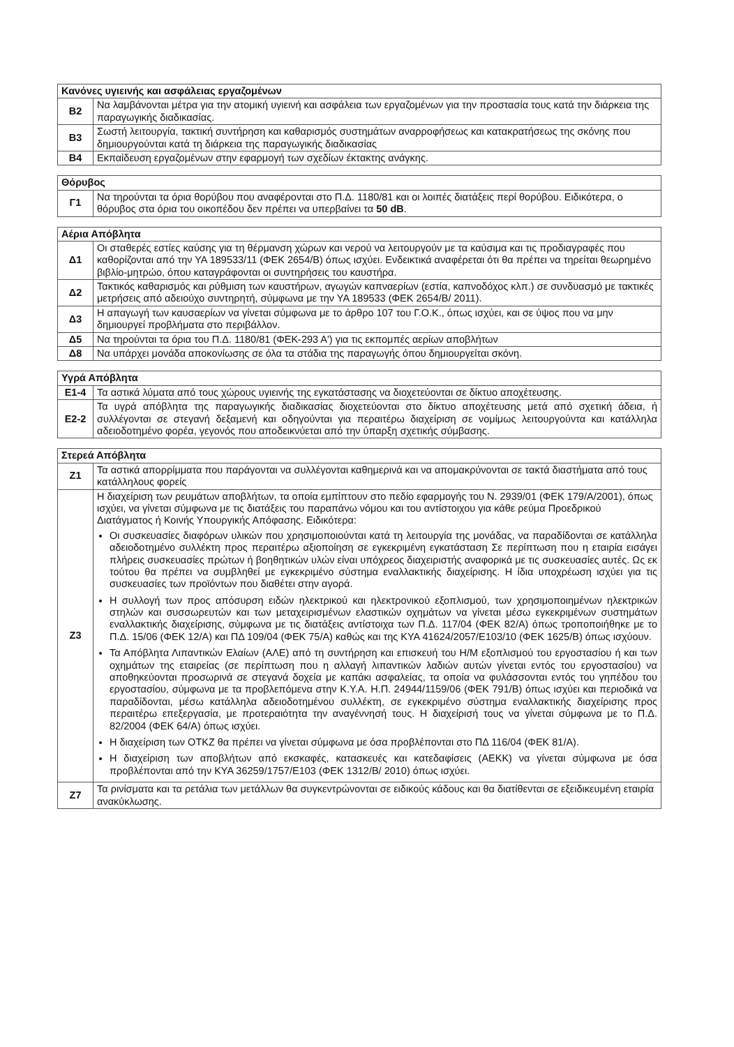| Κανόνες υγιεινής και ασφάλειας εργαζομένων | |
| --- | --- |
| Β2 | Να λαμβάνονται μέτρα για την ατομική υγιεινή και ασφάλεια των εργαζομένων για την προστασία τους κατά την διάρκεια της παραγωγικής διαδικασίας. |
| Β3 | Σωστή λειτουργία, τακτική συντήρηση και καθαρισμός συστημάτων αναρροφήσεως και κατακρατήσεως της σκόνης που δημιουργούνται κατά τη διάρκεια της παραγωγικής διαδικασίας |
| Β4 | Εκπαίδευση εργαζομένων στην εφαρμογή των σχεδίων έκτακτης ανάγκης. |
| Θόρυβος | |
| --- | --- |
| Γ1 | Να τηρούνται τα όρια θορύβου που αναφέρονται στο Π.Δ. 1180/81 και οι λοιπές διατάξεις περί θορύβου. Ειδικότερα, ο θόρυβος στα όρια του οικοπέδου δεν πρέπει να υπερβαίνει τα 50 dB . |
| Αέρια Απόβλητα | |
| --- | --- |
| Δ1 | Οι σταθερές εστίες καύσης για τη θέρμανση χώρων και νερού να λειτουργούν με τα καύσιμα και τις προδιαγραφές που καθορίζονται από την ΥΑ 189533/11 (ΦΕΚ 2654/Β) όπως ισχύει. Ενδεικτικά αναφέρεται ότι θα πρέπει να τηρείται θεωρημένο βιβλίο-μητρώο, όπου καταγράφονται οι συντηρήσεις του καυστήρα. |
| Δ2 | Τακτικός καθαρισμός και ρύθμιση των καυστήρων, αγωγών καπναερίων (εστία, καπνοδόχος κλπ.) σε συνδυασμό με τακτικές μετρήσεις από αδειούχο συντηρητή, σύμφωνα με την ΥΑ 189533 (ΦΕΚ 2654/Β/ 2011). |
| Δ3 | Η απαγωγή των καυσαερίων να γίνεται σύμφωνα με το άρθρο 107 του Γ.Ο.Κ., όπως ισχύει, και σε ύψος που να μην δημιουργεί προβλήματα στο περιβάλλον. |
| Δ5 | Να τηρούνται τα όρια του Π.Δ. 1180/81 (ΦΕΚ-293 Α') για τις εκπομπές αερίων αποβλήτων |
| Δ8 | Να υπάρχει μονάδα αποκονίωσης σε όλα τα στάδια της παραγωγής όπου δημιουργείται σκόνη. |
| Υγρά Απόβλητα | |
| --- | --- |
| Ε1-4 | Τα αστικά λύματα από τους χώρους υγιεινής της εγκατάστασης να διοχετεύονται σε δίκτυο αποχέτευσης. |
| Ε2-2 | Τα υγρά απόβλητα της παραγωγικής διαδικασίας διοχετεύονται στο δίκτυο αποχέτευσης μετά από σχετική άδεια, ή συλλέγονται σε στεγανή δεξαμενή και οδηγούνται για περαιτέρω διαχείριση σε νομίμως λειτουργούντα και κατάλληλα αδειοδοτημένο φορέα, γεγονός που αποδεικνύεται από την ύπαρξη σχετικής σύμβασης. |
| Στερεά Απόβλητα | |
| --- | --- |
| Ζ1 | Τα αστικά απορρίμματα που παράγονται να συλλέγονται καθημερινά και να απομακρύνονται σε τακτά διαστήματα από τους κατάλληλους φορείς |
| Ζ3 | Η διαχείριση των ρευμάτων αποβλήτων, τα οποία εμπίπτουν στο πεδίο εφαρμογής του Ν. 2939/01 (ΦΕΚ 179/Α/2001), όπως ισχύει, να γίνεται σύμφωνα με τις διατάξεις του παραπάνω νόμου και του αντίστοιχου για κάθε ρεύμα Προεδρικού Διατάγματος ή Κοινής Υπουργικής Απόφασης. Ειδικότερα: Οι συσκευασίες διαφόρων υλικών που χρησιμοποιούνται κατά τη λειτουργία της μονάδας, να παραδίδονται σε κατάλληλα αδειοδοτημένο συλλέκτη προς περαιτέρω αξιοποίηση σε εγκεκριμένη εγκατάσταση Σε περίπτωση που η εταιρία εισάγει πλήρεις συσκευασίες πρώτων ή βοηθητικών υλών είναι υπόχρεος διαχειριστής αναφορικά με τις συσκευασίες αυτές. Ως εκ τούτου θα πρέπει να συμβληθεί με εγκεκριμένο σύστημα εναλλακτικής διαχείρισης. Η ίδια υποχρέωση ισχύει για τις συσκευασίες των προϊόντων που διαθέτει στην αγορά. Η συλλογή των προς απόσυρση ειδών ηλεκτρικού και ηλεκτρονικού εξοπλισμού, των χρησιμοποιημένων ηλεκτρικών στηλών και συσσωρευτών και των μεταχειρισμένων ελαστικών οχημάτων να γίνεται μέσω εγκεκριμένων συστημάτων εναλλακτικής διαχείρισης, σύμφωνα με τις διατάξεις αντίστοιχα των Π.Δ. 117/04 (ΦΕΚ 82/Α) όπως τροποποιήθηκε με το Π.Δ. 15/06 (ΦΕΚ 12/Α) και ΠΔ 109/04 (ΦΕΚ 75/Α) καθώς και της ΚΥΑ 41624/2057/Ε103/10 (ΦΕΚ 1625/Β) όπως ισχύουν. Τα Απόβλητα Λιπαντικών Ελαίων (ΑΛΕ) από τη συντήρηση και επισκευή του Η/Μ εξοπλισμού του εργοστασίου ή και των οχημάτων της εταιρείας (σε περίπτωση που η αλλαγή λιπαντικών λαδιών αυτών γίνεται εντός του εργοστασίου) να αποθηκεύονται προσωρινά σε στεγανά δοχεία με καπάκι ασφαλείας, τα οποία να φυλάσσονται εντός του γηπέδου του εργοστασίου, σύμφωνα με τα προβλεπόμενα στην Κ.Υ.Α. Η.Π. 24944/1159/06 (ΦΕΚ 791/Β) όπως ισχύει και περιοδικά να παραδίδονται, μέσω κατάλληλα αδειοδοτημένου συλλέκτη, σε εγκεκριμένο σύστημα εναλλακτικής διαχείρισης προς περαιτέρω επεξεργασία, με προτεραιότητα την αναγέννησή τους. Η διαχείρισή τους να γίνεται σύμφωνα με το Π.Δ. 82/2004 (ΦΕΚ 64/Α) όπως ισχύει. Η διαχείριση των ΟΤΚΖ θα πρέπει να γίνεται σύμφωνα με όσα προβλέπονται στο ΠΔ 116/04 (ΦΕΚ 81/Α). Η διαχείριση των αποβλήτων από εκσκαφές, κατασκευές και κατεδαφίσεις (ΑΕΚΚ) να γίνεται σύμφωνα με όσα προβλέπονται από την ΚΥΑ 36259/1757/Ε103 (ΦΕΚ 1312/Β/ 2010) όπως ισχύει. |
| Ζ7 | Τα ρινίσματα και τα ρετάλια των μετάλλων θα συγκεντρώνονται σε ειδικούς κάδους και θα διατίθενται σε εξειδικευμένη εταιρία ανακύκλωσης. |